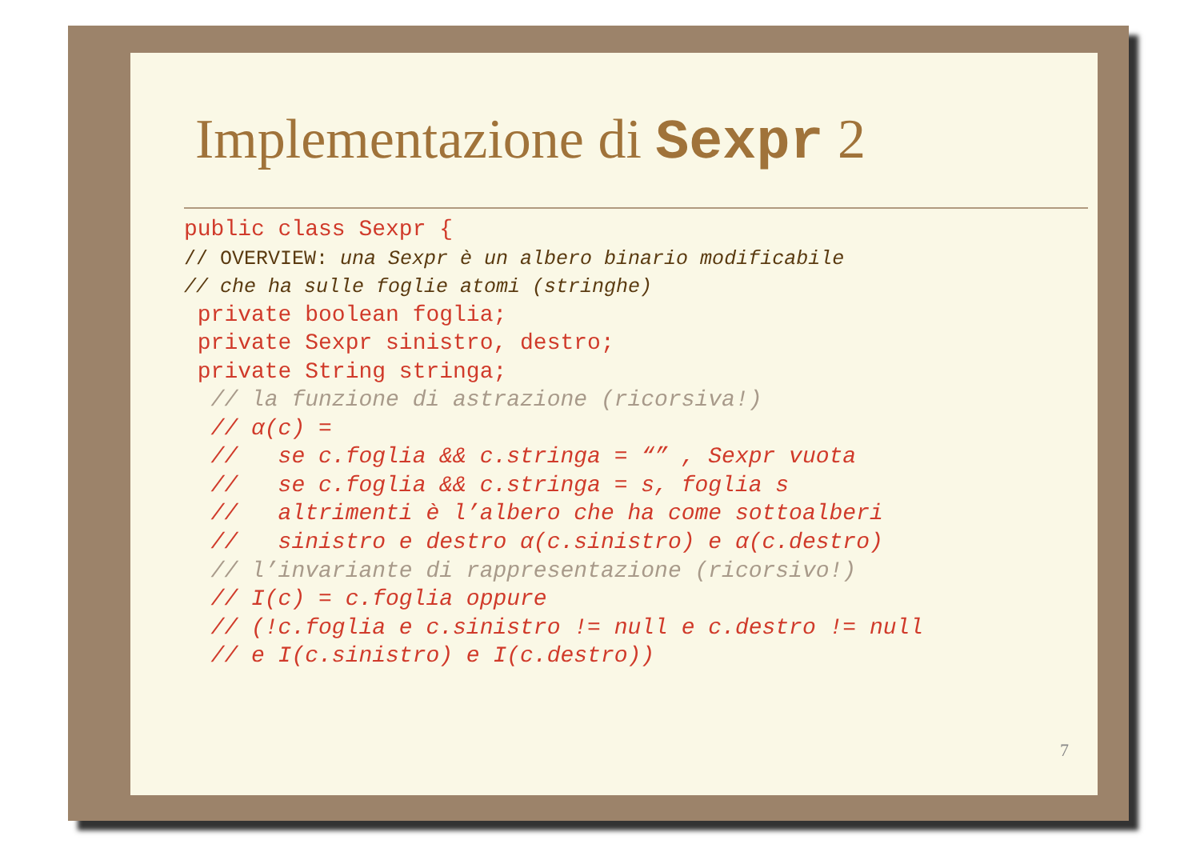Implementazione di Sexpr 2
public class Sexpr {
// OVERVIEW: una Sexpr è un albero binario modificabile
// che ha sulle foglie atomi (stringhe)
 private boolean foglia;
 private Sexpr sinistro, destro;
 private String stringa;
  // la funzione di astrazione (ricorsiva!)
  // α(c) =
  //   se c.foglia && c.stringa = “” , Sexpr vuota
  //   se c.foglia && c.stringa = s, foglia s
  //   altrimenti è l’albero che ha come sottoalberi
  //   sinistro e destro α(c.sinistro) e α(c.destro)
  // l’invariante di rappresentazione (ricorsivo!)
  // I(c) = c.foglia oppure
  // (!c.foglia e c.sinistro != null e c.destro != null
  // e I(c.sinistro) e I(c.destro))
7